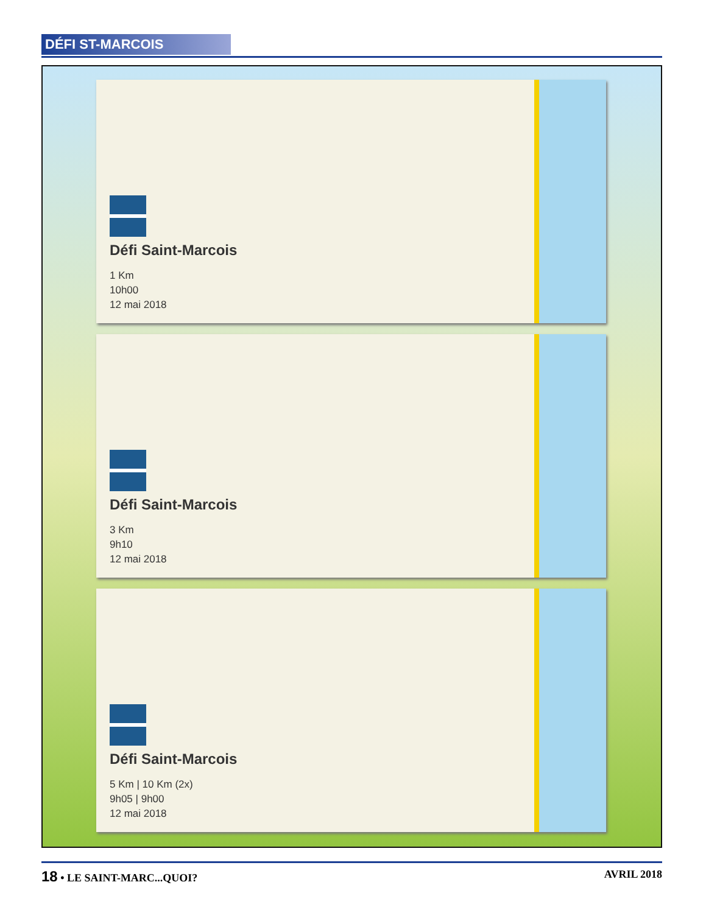DÉFI ST-MARCOIS
Défi Saint-Marcois
1 Km
10h00
12 mai 2018
Défi Saint-Marcois
3 Km
9h10
12 mai 2018
Défi Saint-Marcois
5 Km | 10 Km (2x)
9h05 | 9h00
12 mai 2018
18 • LE SAINT-MARC...QUOI? AVRIL 2018